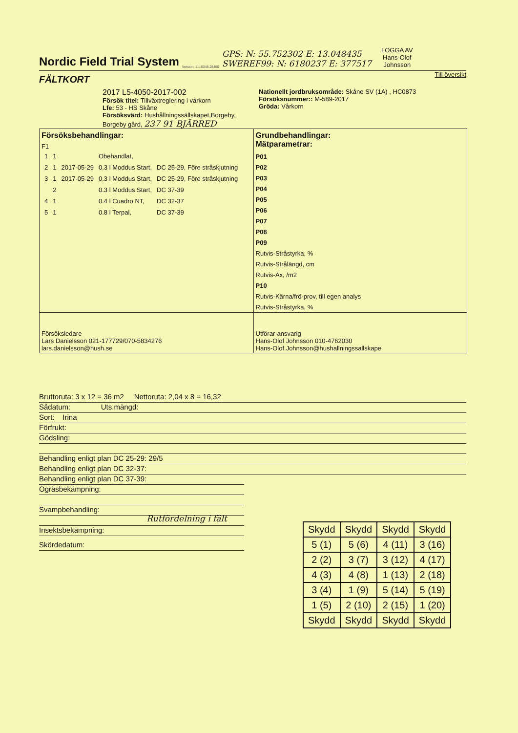Nordic Field Trial System
Version: 1.1.6348.28460
GPS: N: 55.752302 E: 13.048435
SWEREF99: N: 6180237 E: 377517
LOGGA AV
Hans-Olof
Johnsson
FÄLTKORT
Till översikt
2017 L5-4050-2017-002
Försök titel: Tillväxtreglering i vårkorn
Lfe: 53 - HS Skåne
Försöksvärd: Hushållningssällskapet,Borgeby,
Borgeby gård, 237 91 BJÄRRED
Nationellt jordbruksområde: Skåne SV (1A) , HC0873
Försöksnummer:: M-589-2017
Gröda: Vårkorn
Försöksbehandlingar:
F1
| 1 | 1 | | Obehandlat, | |
| 2 | 1 | 2017-05-29 | 0.3 l Moddus Start, | DC 25-29, Före stråskjutning |
| 3 | 1 | 2017-05-29 | 0.3 l Moddus Start, | DC 25-29, Före stråskjutning |
| | 2 | | 0.3 l Moddus Start, | DC 37-39 |
| 4 | 1 | | 0.4 l Cuadro NT, | DC 32-37 |
| 5 | 1 | | 0.8 l Terpal, | DC 37-39 |
Grundbehandlingar:
Mätparametrar:
P01
P02
P03
P04
P05
P06
P07
P08
P09
Rutvis-Stråstyrka, %
Rutvis-Strålängd, cm
Rutvis-Ax, /m2
P10
Rutvis-Kärna/frö-prov, till egen analys
Rutvis-Stråstyrka, %
Försöksledare
Lars Danielsson 021-177729/070-5834276
lars.danielsson@hush.se
Utförar-ansvarig
Hans-Olof Johnsson 010-4762030
Hans-Olof.Johnsson@hushallningssallskape
Bruttoruta: 3 x 12 = 36 m2 Nettoruta: 2,04 x 8 = 16,32
Sådatum: Uts.mängd:
Sort: Irina
Förfrukt:
Gödsling:
Behandling enligt plan DC 25-29: 29/5
Behandling enligt plan DC 32-37:
Behandling enligt plan DC 37-39:
Ogräsbekämpning:
Svampbehandling: Rutfördelning i fält
Insektsbekämpning:
| Skydd | Skydd | Skydd | Skydd |
| 5 (1) | 5 (6) | 4 (11) | 3 (16) |
| 2 (2) | 3 (7) | 3 (12) | 4 (17) |
| 4 (3) | 4 (8) | 1 (13) | 2 (18) |
| 3 (4) | 1 (9) | 5 (14) | 5 (19) |
| 1 (5) | 2 (10) | 2 (15) | 1 (20) |
| Skydd | Skydd | Skydd | Skydd |
Skördedatum: